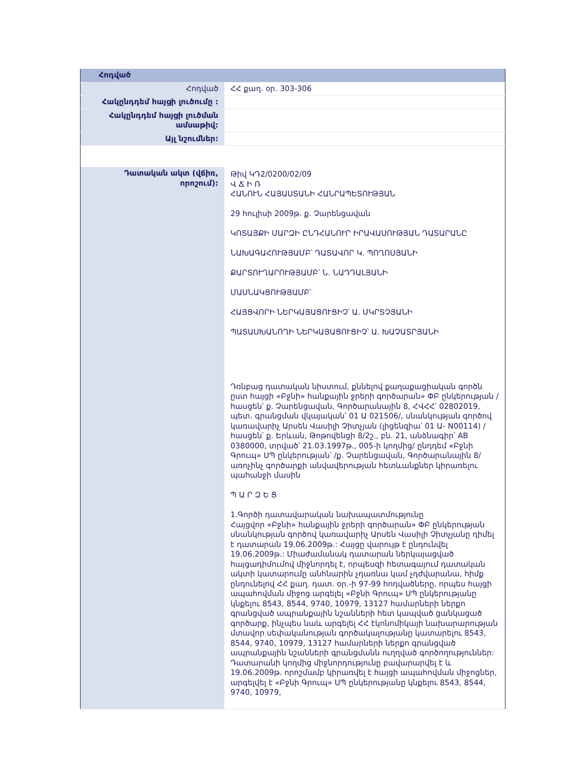| Հոդված | |
| Հոդված | ՀՀ քաղ. օր. 303-306 |
| Հակընդդեմ հայցի լուծումը : | |
| Հակընդդեմ հայցի լուծման ամսաթիվ: | |
| Այլ նշումներ: | |
| Դատական ակտ (վճիռ, որոշում): | Թիվ ԿԴ2/0200/02/09 Վ Ճ Ի Ռ ՀԱՆՈՒՆ ՀԱՅԱՍՏԱՆԻ ՀԱՆՐԱՊԵՏՈՒԹՅԱՆ 29 հուլիսի 2009թ. ք. Չարենցավան ԿՈՏԱՅՔԻ ՄԱՐԶԻ ԸՆԴՀԱՆՈՒՐ ԻՐԱՎԱՍՈՒԹՅԱՆ ԴԱՏԱՐԱՆԸ ՆԱԽԱԳԱՀՈՒԹՅԱՄԲ՝ ԴԱՏԱՎՈՐ Կ. ՊՈՂՈՍՅԱՆԻ ՔԱՐՏՈՒՂԱՐՈՒԹՅԱՄԲ՝ Ն. ՆԱԴԴԱԼՅԱՆԻ ՄԱՍՆԱԿՑՈՒԹՅԱՄԲ՝ ՀԱՅՑՎՈՐԻ ՆԵՐԿԱՅԱՑՈՒՑԻՉ՝ Ա. ՄԿՐՏՉՅԱՆԻ ՊԱՏԱՍԽԱՆՈՂԻ ՆԵՐԿԱՅԱՑՈՒՑԻՉ՝ Ա. ԽԱՉԱՏՐՅԱՆԻ Դռնբաց դատական նիստում, քննելով քաղաքացիական գործն ըստ հայցի «Բջնի» հանքային ջրերի գործարան» ՓԲ ընկերության /հասցեն՝ ք. Չարենցավան, Գործարանային 8, ՀՎՀՀ՝ 02802019, պետ. գրանցման վկայական՝ 01 Ա 021506/, սնանկության գործով կառավարիչ Արսեն Վասիլի Չիտչյան (լիցենզիա՝ 01 Ա- N00114) /հասցեն՝ ք. Երևան, Թոթովենցի 8/2շ., բն. 21, անձնագիր՝ AB 0380000, տրված՝ 21.03.1997թ., 005-ի կողմից/ ընդդեմ «Բջնի Գրուպ» ՍՊ ընկերության՝ /ք. Չարենցավան, Գործարանային 8/ առոչինչ գործարքի անվավերության հետևանքներ կիրառելու պահանջի մասին Պ Ա Ր Զ Ե Ց 1.Գործի դատավարական նախապատմությունը Հայցվոր «Բջնի» հանքային ջրերի գործարան» ՓԲ ընկերության սնանկության գործով կառավարիչ Արսեն Վասիլի Չիտչյանը դիմել է դատարան 19.06.2009թ.: Հայցը վարույթ է ընդունվել 19.06.2009թ.: Միաժամանակ դատարան ներկայացված հայցադիմումով միջնորդել է, որպեսզի հետագայում դատական ակտի կատարումը անհնարին չդառնա կամ չդժվարանա, հիմք ընդունելով ՀՀ քաղ. դատ. օր.-ի 97-99 հոդվածները, որպես հայցի ապահովման միջոց արգելել «Բջնի Գրուպ» ՍՊ ընկերությանը կնքելու 8543, 8544, 9740, 10979, 13127 համարների ներքո գրանցված ապրանքային նշանների հետ կապված ցանկացած գործարք, ինչպես նաև արգելել ՀՀ էկոնոմիկայի նախարարության մտավոր սեփականության գործակալությանը կատարելու 8543, 8544, 9740, 10979, 13127 համարների ներքո գրանցված ապրանքային նշանների գրանցմանն ուղղված գործողություններ: Դատարանի կողմից միջնորդությունը բավարարվել է և 19.06.2009թ. որոշմամբ կիրառվել է հայցի ապահովման միջոցներ, արգելվել է «Բջնի Գրուպ» ՍՊ ընկերությանը կնքելու 8543, 8544, 9740, 10979, |